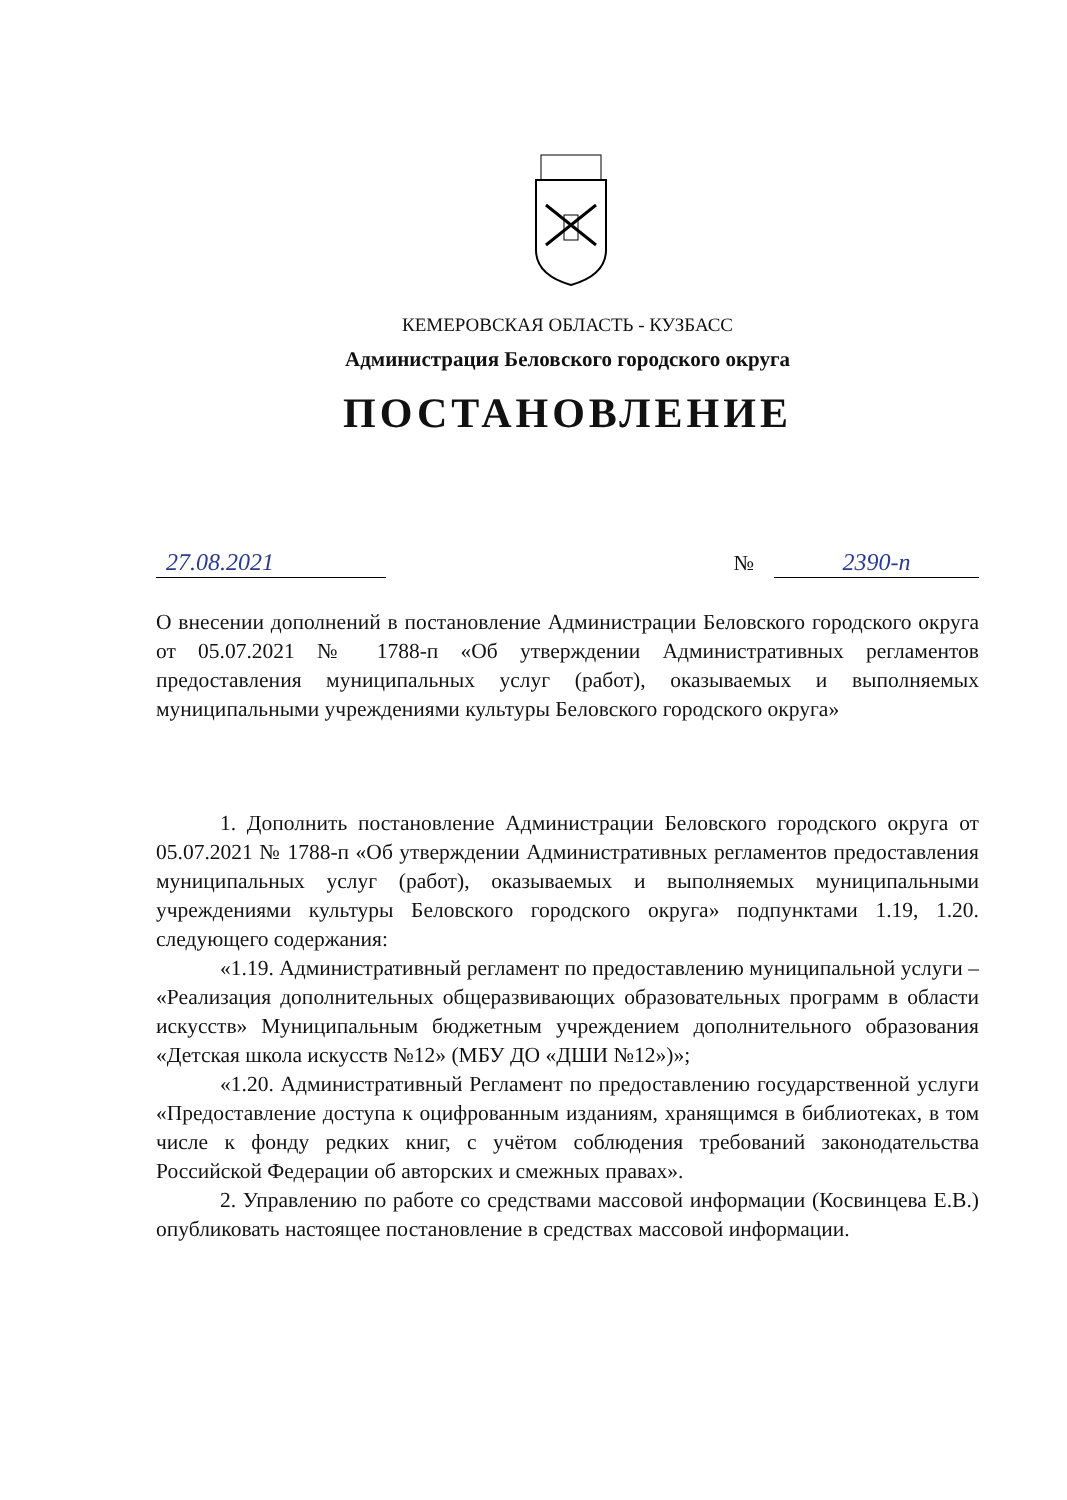КЕМЕРОВСКАЯ ОБЛАСТЬ - КУЗБАСС
Администрация Беловского городского округа
ПОСТАНОВЛЕНИЕ
27.08.2021 №
2390-п
О внесении дополнений в постановление Администрации Беловского городского округа от 05.07.2021 № 1788-п «Об утверждении Административных регламентов предоставления муниципальных услуг (работ), оказываемых и выполняемых муниципальными учреждениями культуры Беловского городского округа»
1. Дополнить постановление Администрации Беловского городского округа от 05.07.2021 № 1788-п «Об утверждении Административных регламентов предоставления муниципальных услуг (работ), оказываемых и выполняемых муниципальными учреждениями культуры Беловского городского округа» подпунктами 1.19, 1.20. следующего содержания:
«1.19. Административный регламент по предоставлению муниципальной услуги – «Реализация дополнительных общеразвивающих образовательных программ в области искусств» Муниципальным бюджетным учреждением дополнительного образования «Детская школа искусств №12» (МБУ ДО «ДШИ №12»)»;
«1.20. Административный Регламент по предоставлению государственной услуги «Предоставление доступа к оцифрованным изданиям, хранящимся в библиотеках, в том числе к фонду редких книг, с учётом соблюдения требований законодательства Российской Федерации об авторских и смежных правах».
2. Управлению по работе со средствами массовой информации (Косвинцева Е.В.) опубликовать настоящее постановление в средствах массовой информации.